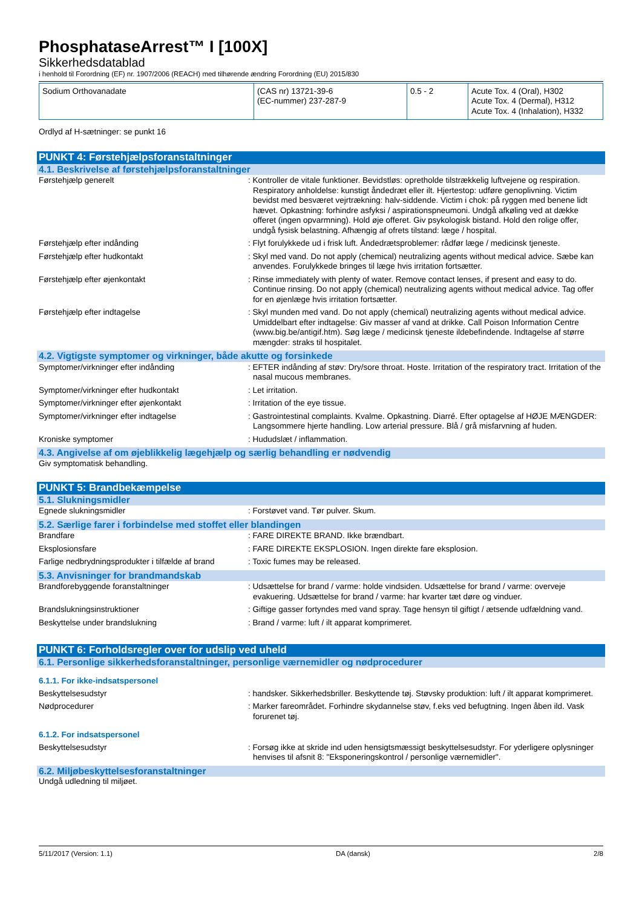PhosphataseArrest™ I [100X]
Sikkerhedsdatablad
i henhold til Forordning (EF) nr. 1907/2006 (REACH) med tilhørende ændring Forordning (EU) 2015/830
| Sodium Orthovanadate | (CAS nr) 13721-39-6 (EC-nummer) 237-287-9 | 0.5 - 2 | Acute Tox. 4 (Oral), H302 Acute Tox. 4 (Dermal), H312 Acute Tox. 4 (Inhalation), H332 |
Ordlyd af H-sætninger: se punkt 16
PUNKT 4: Førstehjælpsforanstaltninger
4.1. Beskrivelse af førstehjælpsforanstaltninger
Førstehjælp generelt : Kontroller de vitale funktioner. Bevidstløs: opretholde tilstrækkelig luftvejene og respiration. Respiratory anholdelse: kunstigt åndedræt eller ilt. Hjertestop: udføre genoplivning. Victim bevidst med besværet vejrtrækning: halv-siddende. Victim i chok: på ryggen med benene lidt hævet. Opkastning: forhindre asfyksi / aspirationspneumoni. Undgå afkøling ved at dække offeret (ingen opvarmning). Hold øje offeret. Giv psykologisk bistand. Hold den rolige offer, undgå fysisk belastning. Afhængig af ofrets tilstand: læge / hospital.
Førstehjælp efter indånding : Flyt forulykkede ud i frisk luft. Åndedrætsproblemer: rådfør læge / medicinsk tjeneste.
Førstehjælp efter hudkontakt : Skyl med vand. Do not apply (chemical) neutralizing agents without medical advice. Sæbe kan anvendes. Forulykkede bringes til læge hvis irritation fortsætter.
Førstehjælp efter øjenkontakt : Rinse immediately with plenty of water. Remove contact lenses, if present and easy to do. Continue rinsing. Do not apply (chemical) neutralizing agents without medical advice. Tag offer for en øjenlæge hvis irritation fortsætter.
Førstehjælp efter indtagelse : Skyl munden med vand. Do not apply (chemical) neutralizing agents without medical advice. Umiddelbart efter indtagelse: Giv masser af vand at drikke. Call Poison Information Centre (www.big.be/antigif.htm). Søg læge / medicinsk tjeneste ildebefindende. Indtagelse af større mængder: straks til hospitalet.
4.2. Vigtigste symptomer og virkninger, både akutte og forsinkede
Symptomer/virkninger efter indånding : EFTER indånding af støv: Dry/sore throat. Hoste. Irritation of the respiratory tract. Irritation of the nasal mucous membranes.
Symptomer/virkninger efter hudkontakt : Let irritation.
Symptomer/virkninger efter øjenkontakt : Irritation of the eye tissue.
Symptomer/virkninger efter indtagelse : Gastrointestinal complaints. Kvalme. Opkastning. Diarré. Efter optagelse af HØJE MÆNGDER: Langsommere hjerte handling. Low arterial pressure. Blå / grå misfarvning af huden.
Kroniske symptomer : Hududslæt / inflammation.
4.3. Angivelse af om øjeblikkelig lægehjælp og særlig behandling er nødvendig
Giv symptomatisk behandling.
PUNKT 5: Brandbekæmpelse
5.1. Slukningsmidler
Egnede slukningsmidler : Forstøvet vand. Tør pulver. Skum.
5.2. Særlige farer i forbindelse med stoffet eller blandingen
Brandfare : FARE DIREKTE BRAND. Ikke brændbart.
Eksplosionsfare : FARE DIREKTE EKSPLOSION. Ingen direkte fare eksplosion.
Farlige nedbrydningsprodukter i tilfælde af brand
: Toxic fumes may be released.
5.3. Anvisninger for brandmandskab
Brandforebyggende foranstaltninger : Udsættelse for brand / varme: holde vindsiden. Udsættelse for brand / varme: overveje evakuering. Udsættelse for brand / varme: har kvarter tæt døre og vinduer.
Brandslukningsinstruktioner : Giftige gasser fortyndes med vand spray. Tage hensyn til giftigt / ætsende udfældning vand.
Beskyttelse under brandslukning : Brand / varme: luft / ilt apparat komprimeret.
PUNKT 6: Forholdsregler over for udslip ved uheld
6.1. Personlige sikkerhedsforanstaltninger, personlige værnemidler og nødprocedurer
6.1.1. For ikke-indsatspersonel
Beskyttelsesudstyr : handsker. Sikkerhedsbriller. Beskyttende tøj. Støvsky produktion: luft / ilt apparat komprimeret.
Nødprocedurer : Marker fareområdet. Forhindre skydannelse støv, f.eks ved befugtning. Ingen åben ild. Vask forurenet tøj.
6.1.2. For indsatspersonel
Beskyttelsesudstyr : Forsøg ikke at skride ind uden hensigtsmæssigt beskyttelsesudstyr. For yderligere oplysninger henvises til afsnit 8: "Eksponeringskontrol / personlige værnemidler".
6.2. Miljøbeskyttelsesforanstaltninger
Undgå udledning til miljøet.
5/11/2017 (Version: 1.1) DA (dansk) 2/8